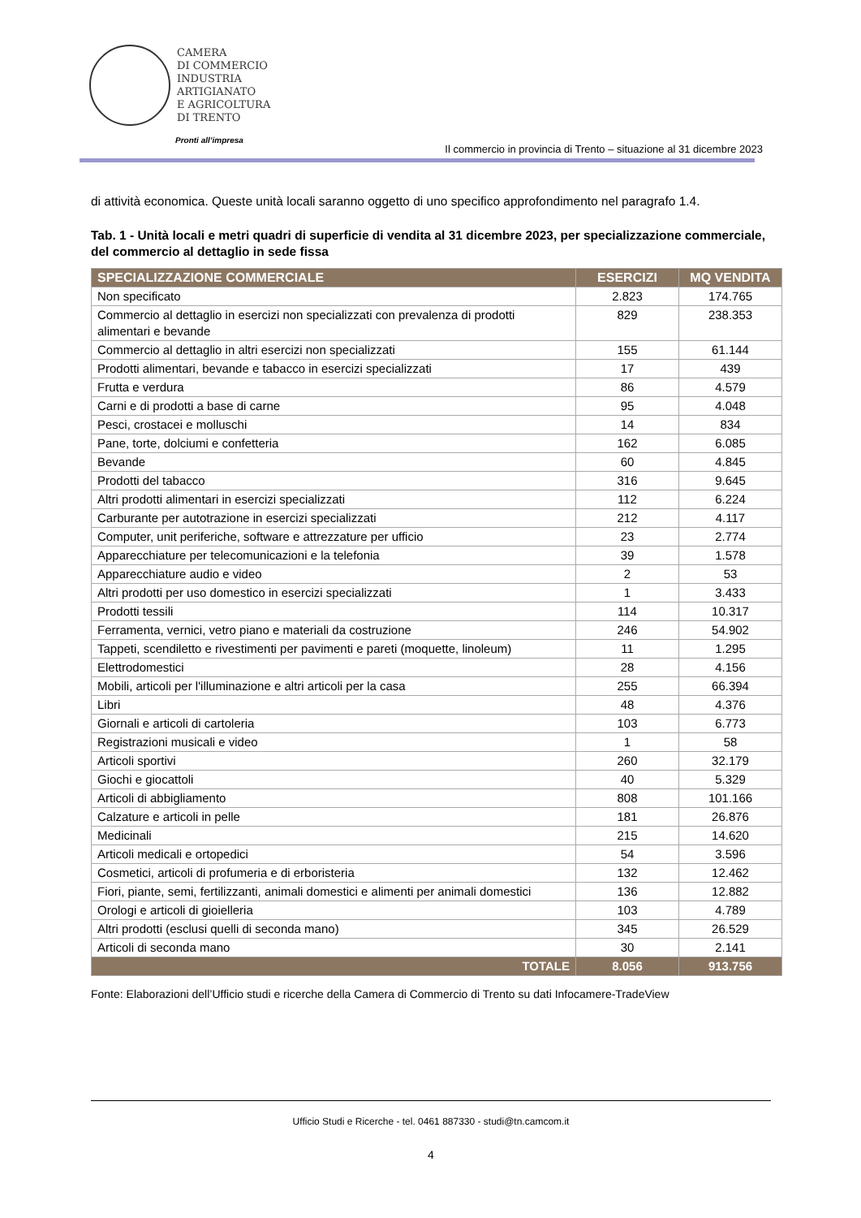CAMERA
DI COMMERCIO
INDUSTRIA
ARTIGIANATO
E AGRICOLTURA
DI TRENTO
Pronti all’impresa
Il commercio in provincia di Trento – situazione al 31 dicembre 2023
di attività economica. Queste unità locali saranno oggetto di uno specifico approfondimento nel paragrafo 1.4.
Tab. 1 - Unità locali e metri quadri di superficie di vendita al 31 dicembre 2023, per specializzazione commerciale, del commercio al dettaglio in sede fissa
| SPECIALIZZAZIONE COMMERCIALE | ESERCIZI | MQ VENDITA |
| --- | --- | --- |
| Non specificato | 2.823 | 174.765 |
| Commercio al dettaglio in esercizi non specializzati con prevalenza di prodotti alimentari e bevande | 829 | 238.353 |
| Commercio al dettaglio in altri esercizi non specializzati | 155 | 61.144 |
| Prodotti alimentari, bevande e tabacco in esercizi specializzati | 17 | 439 |
| Frutta e verdura | 86 | 4.579 |
| Carni e di prodotti a base di carne | 95 | 4.048 |
| Pesci, crostacei e molluschi | 14 | 834 |
| Pane, torte, dolciumi e confetteria | 162 | 6.085 |
| Bevande | 60 | 4.845 |
| Prodotti del tabacco | 316 | 9.645 |
| Altri prodotti alimentari in esercizi specializzati | 112 | 6.224 |
| Carburante per autotrazione in esercizi specializzati | 212 | 4.117 |
| Computer, unit periferiche, software e attrezzature per ufficio | 23 | 2.774 |
| Apparecchiature per telecomunicazioni e la telefonia | 39 | 1.578 |
| Apparecchiature audio e video | 2 | 53 |
| Altri prodotti per uso domestico in esercizi specializzati | 1 | 3.433 |
| Prodotti tessili | 114 | 10.317 |
| Ferramenta, vernici, vetro piano e materiali da costruzione | 246 | 54.902 |
| Tappeti, scendiletto e rivestimenti per pavimenti e pareti (moquette, linoleum) | 11 | 1.295 |
| Elettrodomestici | 28 | 4.156 |
| Mobili, articoli per l'illuminazione e altri articoli per la casa | 255 | 66.394 |
| Libri | 48 | 4.376 |
| Giornali e articoli di cartoleria | 103 | 6.773 |
| Registrazioni musicali e video | 1 | 58 |
| Articoli sportivi | 260 | 32.179 |
| Giochi e giocattoli | 40 | 5.329 |
| Articoli di abbigliamento | 808 | 101.166 |
| Calzature e articoli in pelle | 181 | 26.876 |
| Medicinali | 215 | 14.620 |
| Articoli medicali e ortopedici | 54 | 3.596 |
| Cosmetici, articoli di profumeria e di erboristeria | 132 | 12.462 |
| Fiori, piante, semi, fertilizzanti, animali domestici e alimenti per animali domestici | 136 | 12.882 |
| Orologi e articoli di gioielleria | 103 | 4.789 |
| Altri prodotti (esclusi quelli di seconda mano) | 345 | 26.529 |
| Articoli di seconda mano | 30 | 2.141 |
| TOTALE | 8.056 | 913.756 |
Fonte: Elaborazioni dell’Ufficio studi e ricerche della Camera di Commercio di Trento su dati Infocamere-TradeView
Ufficio Studi e Ricerche - tel. 0461 887330 - studi@tn.camcom.it
4